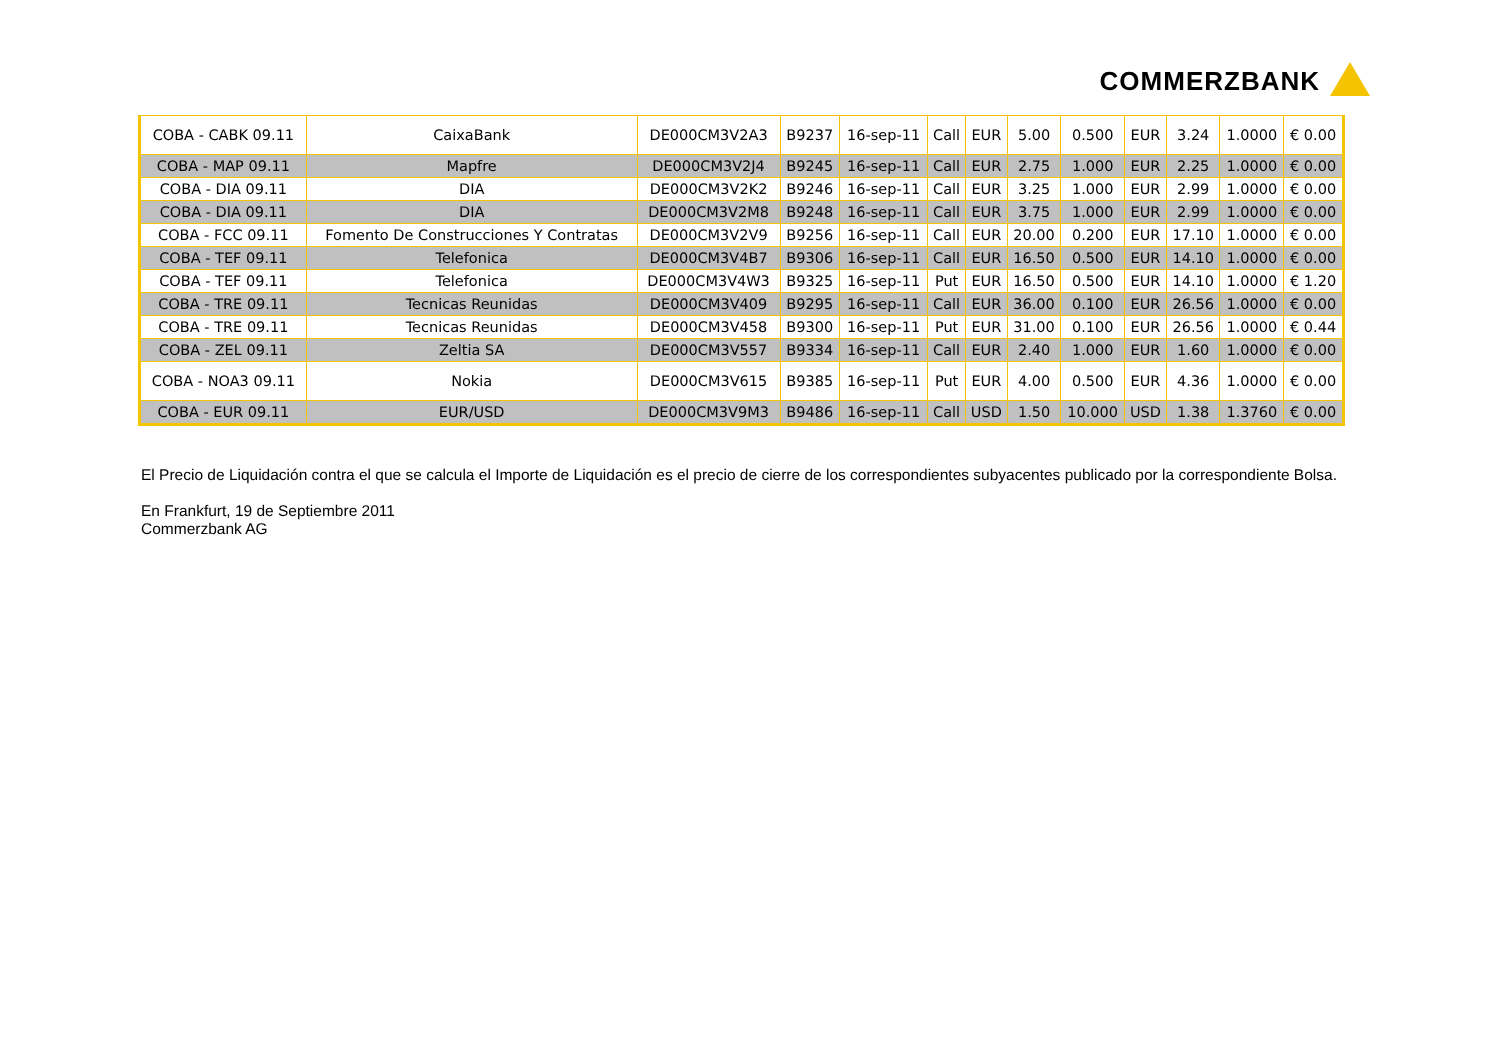COMMERZBANK
| COBA - CABK 09.11 | CaixaBank | DE000CM3V2A3 | B9237 | 16-sep-11 | Call | EUR | 5.00 | 0.500 | EUR | 3.24 | 1.0000 | € 0.00 |
| COBA - MAP 09.11 | Mapfre | DE000CM3V2J4 | B9245 | 16-sep-11 | Call | EUR | 2.75 | 1.000 | EUR | 2.25 | 1.0000 | € 0.00 |
| COBA - DIA 09.11 | DIA | DE000CM3V2K2 | B9246 | 16-sep-11 | Call | EUR | 3.25 | 1.000 | EUR | 2.99 | 1.0000 | € 0.00 |
| COBA - DIA 09.11 | DIA | DE000CM3V2M8 | B9248 | 16-sep-11 | Call | EUR | 3.75 | 1.000 | EUR | 2.99 | 1.0000 | € 0.00 |
| COBA - FCC 09.11 | Fomento De Construcciones Y Contratas | DE000CM3V2V9 | B9256 | 16-sep-11 | Call | EUR | 20.00 | 0.200 | EUR | 17.10 | 1.0000 | € 0.00 |
| COBA - TEF 09.11 | Telefonica | DE000CM3V4B7 | B9306 | 16-sep-11 | Call | EUR | 16.50 | 0.500 | EUR | 14.10 | 1.0000 | € 0.00 |
| COBA - TEF 09.11 | Telefonica | DE000CM3V4W3 | B9325 | 16-sep-11 | Put | EUR | 16.50 | 0.500 | EUR | 14.10 | 1.0000 | € 1.20 |
| COBA - TRE 09.11 | Tecnicas Reunidas | DE000CM3V409 | B9295 | 16-sep-11 | Call | EUR | 36.00 | 0.100 | EUR | 26.56 | 1.0000 | € 0.00 |
| COBA - TRE 09.11 | Tecnicas Reunidas | DE000CM3V458 | B9300 | 16-sep-11 | Put | EUR | 31.00 | 0.100 | EUR | 26.56 | 1.0000 | € 0.44 |
| COBA - ZEL 09.11 | Zeltia SA | DE000CM3V557 | B9334 | 16-sep-11 | Call | EUR | 2.40 | 1.000 | EUR | 1.60 | 1.0000 | € 0.00 |
| COBA - NOA3 09.11 | Nokia | DE000CM3V615 | B9385 | 16-sep-11 | Put | EUR | 4.00 | 0.500 | EUR | 4.36 | 1.0000 | € 0.00 |
| COBA - EUR 09.11 | EUR/USD | DE000CM3V9M3 | B9486 | 16-sep-11 | Call | USD | 1.50 | 10.000 | USD | 1.38 | 1.3760 | € 0.00 |
El Precio de Liquidación contra el que se calcula el Importe de Liquidación es el precio de cierre de los correspondientes subyacentes publicado por la correspondiente Bolsa.
En Frankfurt, 19 de Septiembre 2011
Commerzbank AG